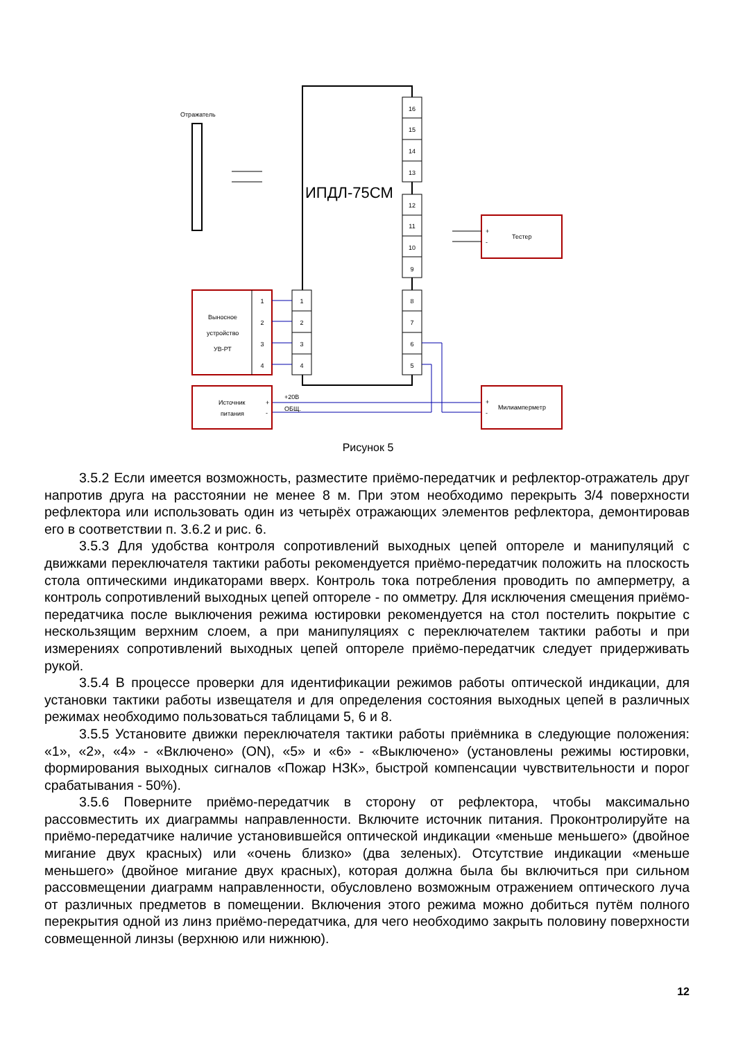ИПДЛ-75СМ
16
15
14
13
12
11
10
9
8
7
6
5
1
2
3
4
Отражатель
Выносное
устройство
УВ-РТ
1
2
3
4
Источник
питания
+
-
+20В
ОБЩ.
+
-
Милиамперметр
+
-
Тестер
Рисунок 5
3.5.2 Если имеется возможность, разместите приёмо-передатчик и рефлектор-отражатель друг напротив друга на расстоянии не менее 8 м. При этом необходимо перекрыть 3/4 поверхности рефлектора или использовать один из четырёх отражающих элементов рефлектора, демонтировав его в соответствии п. 3.6.2 и рис. 6.
3.5.3 Для удобства контроля сопротивлений выходных цепей оптореле и манипуляций с движками переключателя тактики работы рекомендуется приёмо-передатчик положить на плоскость стола оптическими индикаторами вверх. Контроль тока потребления проводить по амперметру, а контроль сопротивлений выходных цепей оптореле - по омметру. Для исключения смещения приёмо-передатчика после выключения режима юстировки рекомендуется на стол постелить покрытие с нескользящим верхним слоем, а при манипуляциях с переключателем тактики работы и при измерениях сопротивлений выходных цепей оптореле приёмо-передатчик следует придерживать рукой.
3.5.4 В процессе проверки для идентификации режимов работы оптической индикации, для установки тактики работы извещателя и для определения состояния выходных цепей в различных режимах необходимо пользоваться таблицами 5, 6 и 8.
3.5.5 Установите движки переключателя тактики работы приёмника в следующие положения: «1», «2», «4» - «Включено» (ON), «5» и «6» - «Выключено» (установлены режимы юстировки, формирования выходных сигналов «Пожар НЗК», быстрой компенсации чувствительности и порог срабатывания - 50%).
3.5.6 Поверните приёмо-передатчик в сторону от рефлектора, чтобы максимально рассовместить их диаграммы направленности. Включите источник питания. Проконтролируйте на приёмо-передатчике наличие установившейся оптической индикации «меньше меньшего» (двойное мигание двух красных) или «очень близко» (два зеленых). Отсутствие индикации «меньше меньшего» (двойное мигание двух красных), которая должна была бы включиться при сильном рассовмещении диаграмм направленности, обусловлено возможным отражением оптического луча от различных предметов в помещении. Включения этого режима можно добиться путём полного перекрытия одной из линз приёмо-передатчика, для чего необходимо закрыть половину поверхности совмещенной линзы (верхнюю или нижнюю).
12